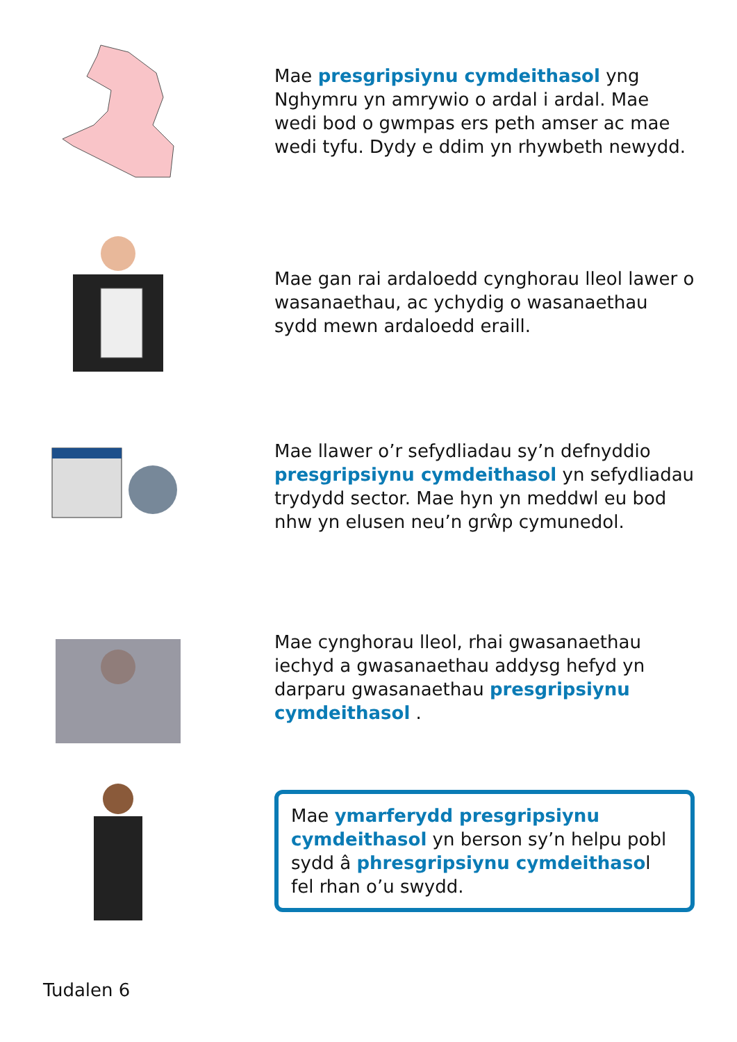Mae presgripsiynu cymdeithasol yng Nghymru yn amrywio o ardal i ardal. Mae wedi bod o gwmpas ers peth amser ac mae wedi tyfu. Dydy e ddim yn rhywbeth newydd.
Mae gan rai ardaloedd cynghorau lleol lawer o wasanaethau, ac ychydig o wasanaethau sydd mewn ardaloedd eraill.
Mae llawer o’r sefydliadau sy’n defnyddio presgripsiynu cymdeithasol yn sefydliadau trydydd sector. Mae hyn yn meddwl eu bod nhw yn elusen neu’n grŵp cymunedol.
Mae cynghorau lleol, rhai gwasanaethau iechyd a gwasanaethau addysg hefyd yn darparu gwasanaethau presgripsiynu cymdeithasol .
Mae ymarferydd presgripsiynu cymdeithasol yn berson sy’n helpu pobl sydd â phresgripsiynu cymdeithasol fel rhan o’u swydd.
Tudalen 6